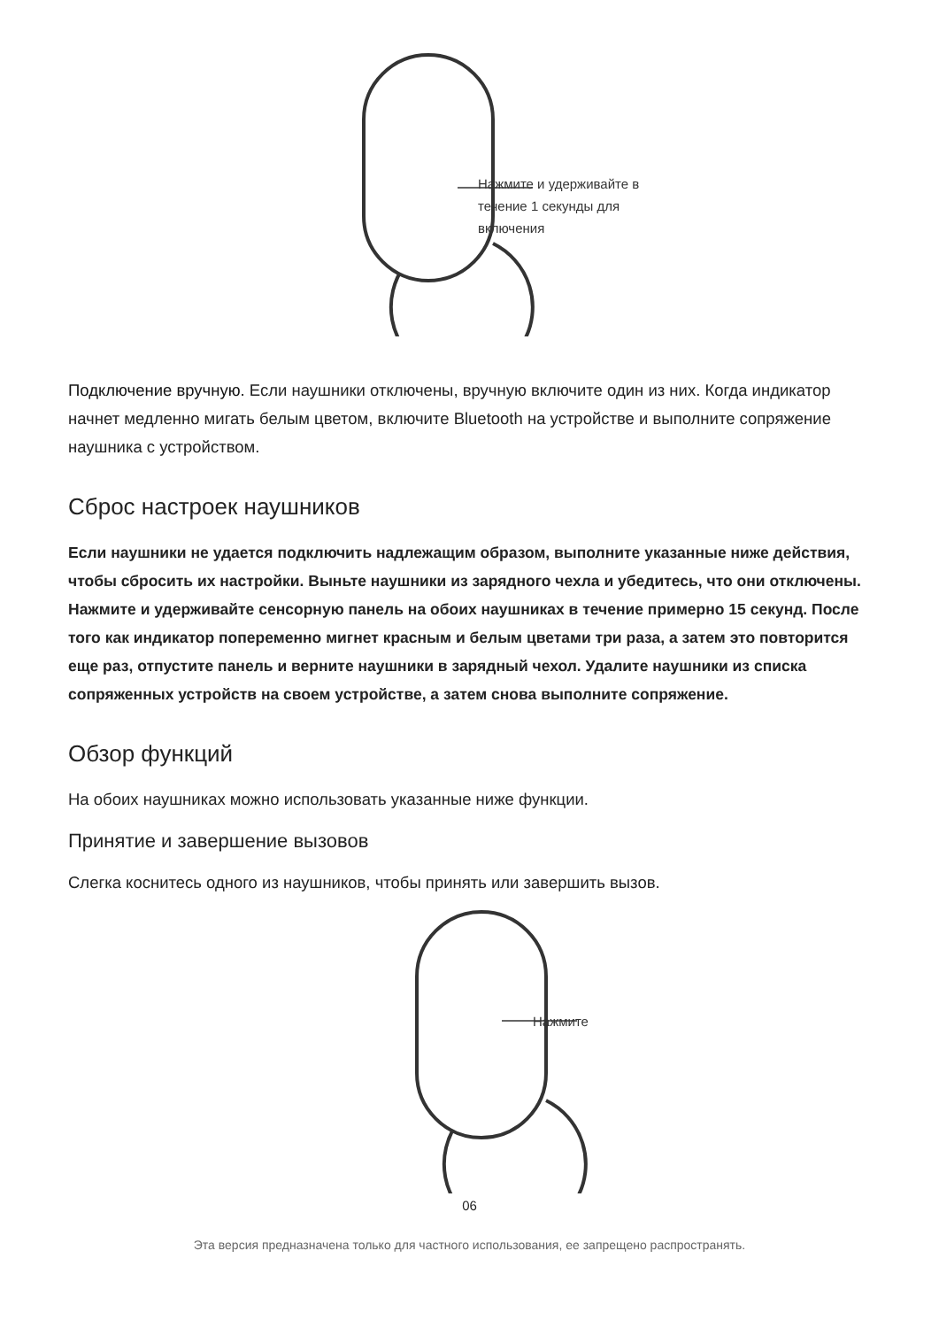Нажмите и удерживайте в течение 1 секунды для включения
Подключение вручную. Если наушники отключены, вручную включите один из них. Когда индикатор начнет медленно мигать белым цветом, включите Bluetooth на устройстве и выполните сопряжение наушника с устройством.
Сброс настроек наушников
Если наушники не удается подключить надлежащим образом, выполните указанные ниже действия, чтобы сбросить их настройки. Выньте наушники из зарядного чехла и убедитесь, что они отключены. Нажмите и удерживайте сенсорную панель на обоих наушниках в течение примерно 15 секунд. После того как индикатор попеременно мигнет красным и белым цветами три раза, а затем это повторится еще раз, отпустите панель и верните наушники в зарядный чехол. Удалите наушники из списка сопряженных устройств на своем устройстве, а затем снова выполните сопряжение.
Обзор функций
На обоих наушниках можно использовать указанные ниже функции.
Принятие и завершение вызовов
Слегка коснитесь одного из наушников, чтобы принять или завершить вызов.
Нажмите
06
Эта версия предназначена только для частного использования, ее запрещено распространять.